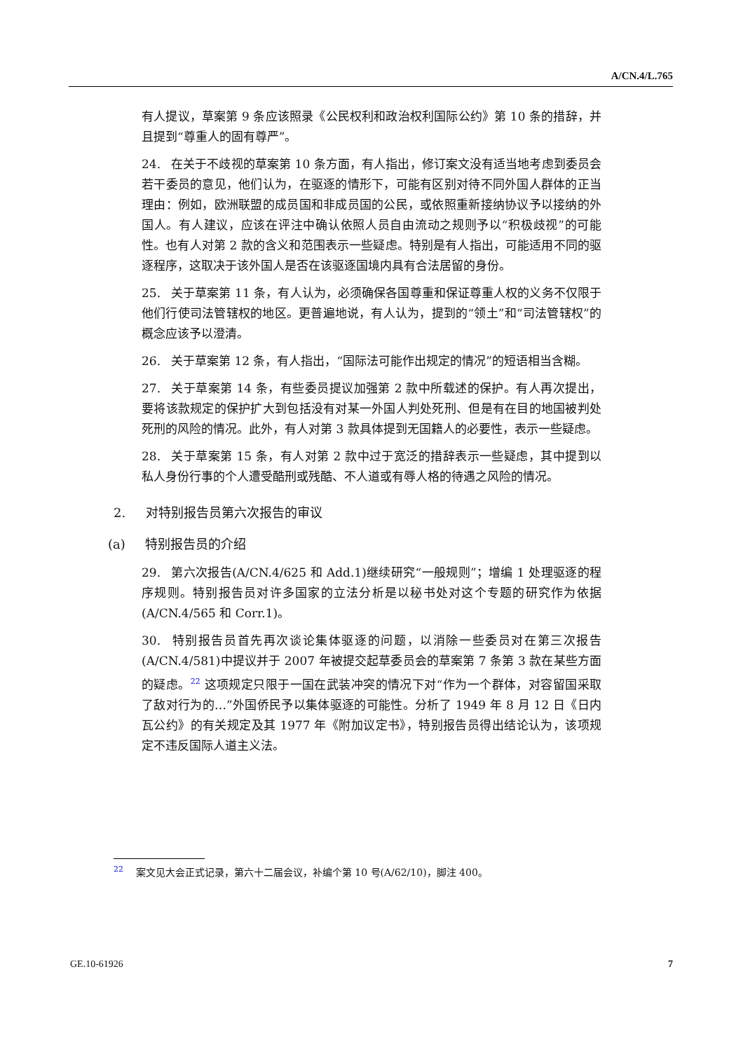A/CN.4/L.765
有人提议，草案第 9 条应该照录《公民权利和政治权利国际公约》第 10 条的措辞，并且提到“尊重人的固有尊严”。
24. 在关于不歧视的草案第 10 条方面，有人指出，修订案文没有适当地考虑到委员会若干委员的意见，他们认为，在驱逐的情形下，可能有区别对待不同外国人群体的正当理由：例如，欧洲联盟的成员国和非成员国的公民，或依照重新接纳协议予以接纳的外国人。有人建议，应该在评注中确认依照人员自由流动之规则予以“积极歧视”的可能性。也有人对第 2 款的含义和范围表示一些疑虑。特别是有人指出，可能适用不同的驱逐程序，这取决于该外国人是否在该驱逐国境内具有合法居留的身份。
25. 关于草案第 11 条，有人认为，必须确保各国尊重和保证尊重人权的义务不仅限于他们行使司法管辖权的地区。更普遍地说，有人认为，提到的“领土”和“司法管辖权”的概念应该予以澄清。
26. 关于草案第 12 条，有人指出，“国际法可能作出规定的情况”的短语相当含糊。
27. 关于草案第 14 条，有些委员提议加强第 2 款中所载述的保护。有人再次提出，要将该款规定的保护扩大到包括没有对某一外国人判处死刑、但是有在目的地国被判处死刑的风险的情况。此外，有人对第 3 款具体提到无国籍人的必要性，表示一些疑虑。
28. 关于草案第 15 条，有人对第 2 款中过于宽泛的措辞表示一些疑虑，其中提到以私人身份行事的个人遭受酷刑或残酷、不人道或有辱人格的待遇之风险的情况。
2. 对特别报告员第六次报告的审议
(a) 特别报告员的介绍
29. 第六次报告(A/CN.4/625 和 Add.1)继续研究“一般规则”；增编 1 处理驱逐的程序规则。特别报告员对许多国家的立法分析是以秘书处对这个专题的研究作为依据 (A/CN.4/565 和 Corr.1)。
30. 特别报告员首先再次谈论集体驱逐的问题，以消除一些委员对在第三次报告(A/CN.4/581)中提议并于 2007 年被提交起草委员会的草案第 7 条第 3 款在某些方面的疑虑。<sup>22</sup> 这项规定只限于一国在武装冲突的情况下对“作为一个群体，对容留国采取了敌对行为的…”外国侨民予以集体驱逐的可能性。分析了 1949 年 8 月 12 日《日内瓦公约》的有关规定及其 1977 年《附加议定书》，特别报告员得出结论认为，该项规定不违反国际人道主义法。
<sup>22</sup> 案文见大会正式记录，第六十二届会议，补编个第 10 号(A/62/10)，脚注 400。
GE.10-61926 7